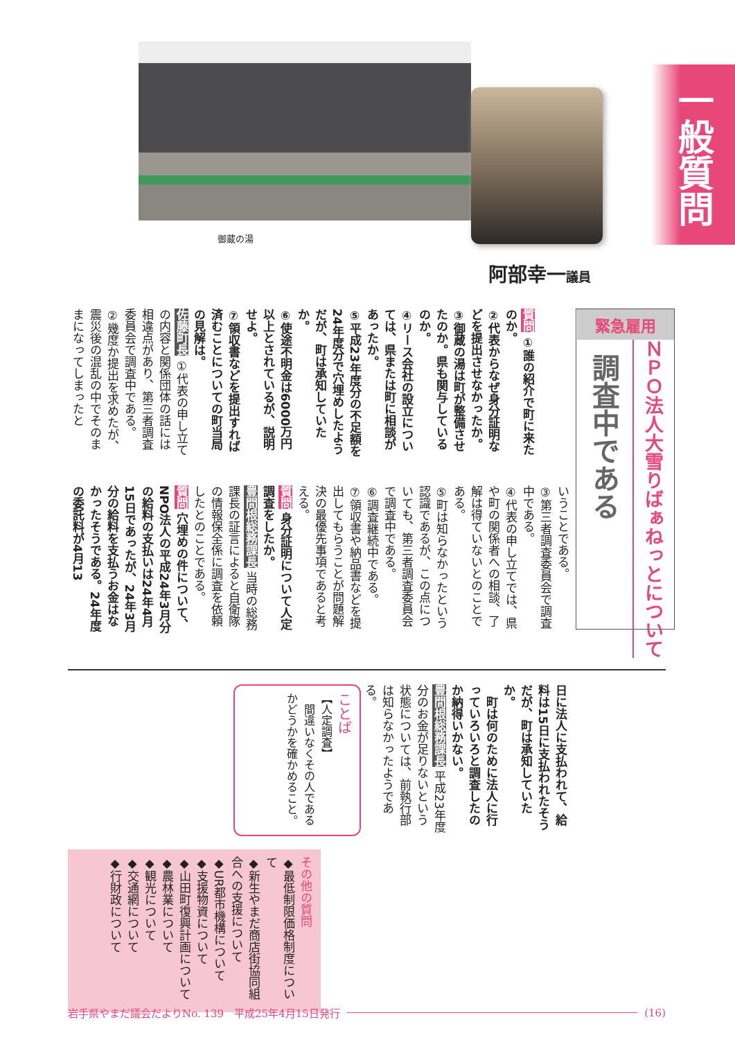一般質問
阿部幸一議員
御蔵の湯
緊急雇用
ＮＰＯ法人大雪りばぁねっとについて
調査中である
質問 ①誰の紹介で町に来たのか。
②代表からなぜ身分証明などを提出させなかったか。
③御蔵の湯は町が整備させたのか。県も関与しているのか。
④リース会社の設立については、県または町に相談があったか。
⑤平成23年度分の不足額を24年度分で穴埋めしたようだが、町は承知していたか。
⑥使途不明金は6000万円以上とされているが、説明せよ。
⑦領収書などを提出すれば済むことについての町当局の見解は。
佐藤町長 ①代表の申し立ての内容と関係団体の話には相違点があり、第三者調査委員会で調査中である。
②幾度か提出を求めたが、震災後の混乱の中でそのままになってしまったと
いうことである。
③第三者調査委員会で調査中である。
④代表の申し立てでは、県や町の関係者への相談、了解は得ていないとのことである。
⑤町は知らなかったという認識であるが、この点についても、第三者調査委員会で調査中である。
⑥調査継続中である。
⑦領収書や納品書などを提出してもらうことが問題解決の最優先事項であると考える。
質問 身分証明について人定調査をしたか。
豊間根総務課長 当時の総務課長の証言によると自衛隊の情報保全係に調査を依頼したとのことである。
質問 穴埋めの件について、NPO法人の平成24年3月分の給料の支払いは24年4月15日であったが、24年3月分の給料を支払うお金はなかったそうである。24年度の委託料が4月13
日に法人に支払われて、給料は15日に支払われたそうだが、町は承知していたか。
　町は何のために法人に行っていろいろと調査したのか納得いかない。
豊間根総務課長 平成23年度分のお金が足りないという状態については、前執行部は知らなかったようである。
ことば
【人定調査】
　間違いなくその人であるかどうかを確かめること。
その他の質問
◆最低制限価格制度について
◆新生やまだ商店街協同組合への支援について
◆UR都市機構について
◆支援物資について
◆山田町復興計画について
◆農林業について
◆観光について
◆交通網について
◆行財政について
岩手県やまだ議会だよりNo. 139　平成25年4月15日発行 (16)